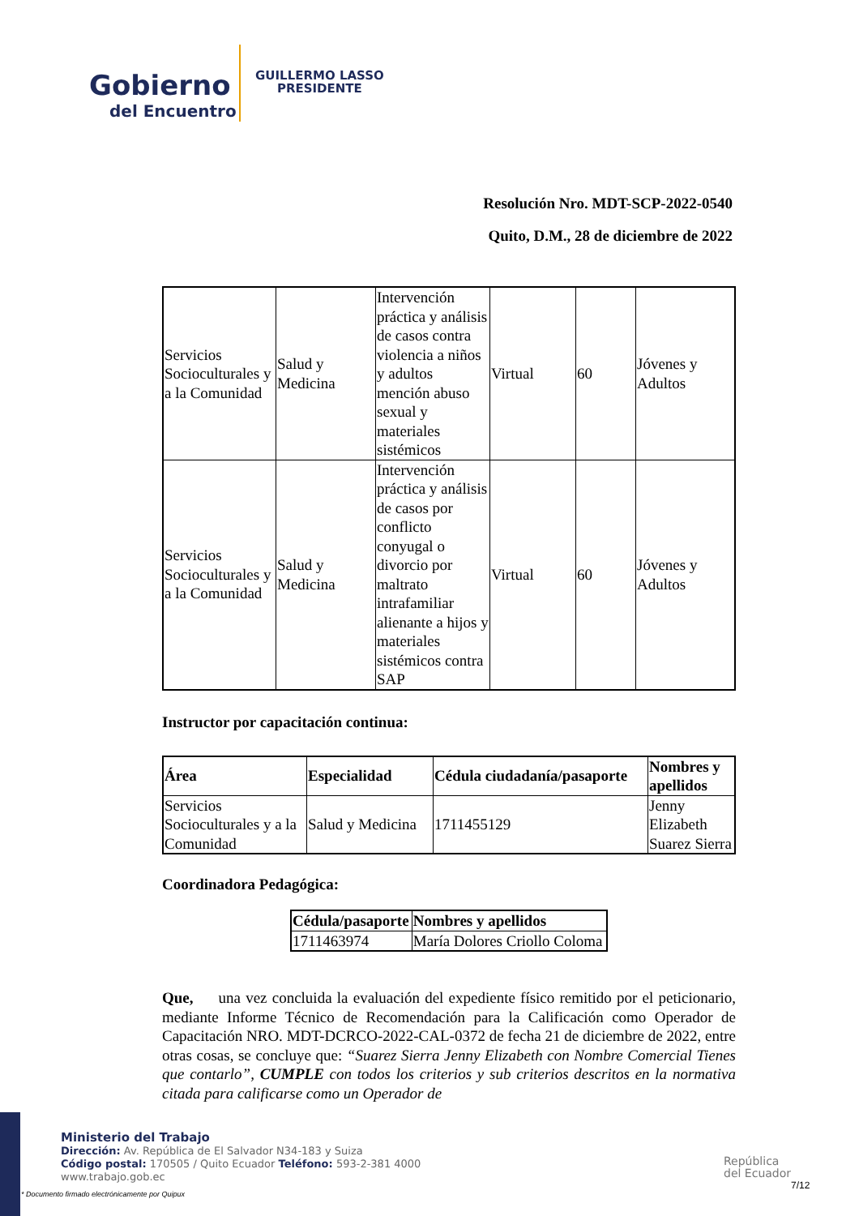Gobierno
del Encuentro
GUILLERMO LASSO
PRESIDENTE
Resolución Nro. MDT-SCP-2022-0540
Quito, D.M., 28 de diciembre de 2022
| Servicios Socioculturales y a la Comunidad | Salud y Medicina | Intervención práctica y análisis de casos contra violencia a niños y adultos mención abuso sexual y materiales sistémicos | Virtual | 60 | Jóvenes y Adultos |
| Servicios Socioculturales y a la Comunidad | Salud y Medicina | Intervención práctica y análisis de casos por conflicto conyugal o divorcio por maltrato intrafamiliar alienante a hijos y materiales sistémicos contra SAP | Virtual | 60 | Jóvenes y Adultos |
Instructor por capacitación continua:
| Área | Especialidad | Cédula ciudadanía/pasaporte | Nombres y apellidos |
| --- | --- | --- | --- |
| Servicios Socioculturales y a la Comunidad | Salud y Medicina | 1711455129 | Jenny Elizabeth Suarez Sierra |
Coordinadora Pedagógica:
| Cédula/pasaporte | Nombres y apellidos |
| --- | --- |
| 1711463974 | María Dolores Criollo Coloma |
Que, una vez concluida la evaluación del expediente físico remitido por el peticionario, mediante Informe Técnico de Recomendación para la Calificación como Operador de Capacitación NRO. MDT-DCRCO-2022-CAL-0372 de fecha 21 de diciembre de 2022, entre otras cosas, se concluye que: “Suarez Sierra Jenny Elizabeth con Nombre Comercial Tienes que contarlo”, CUMPLE con todos los criterios y sub criterios descritos en la normativa citada para calificarse como un Operador de
Ministerio del Trabajo
Dirección: Av. República de El Salvador N34-183 y Suiza
Código postal: 170505 / Quito Ecuador Teléfono: 593-2-381 4000
www.trabajo.gob.ec
* Documento firmado electrónicamente por Quipux
República
del Ecuador
7/12